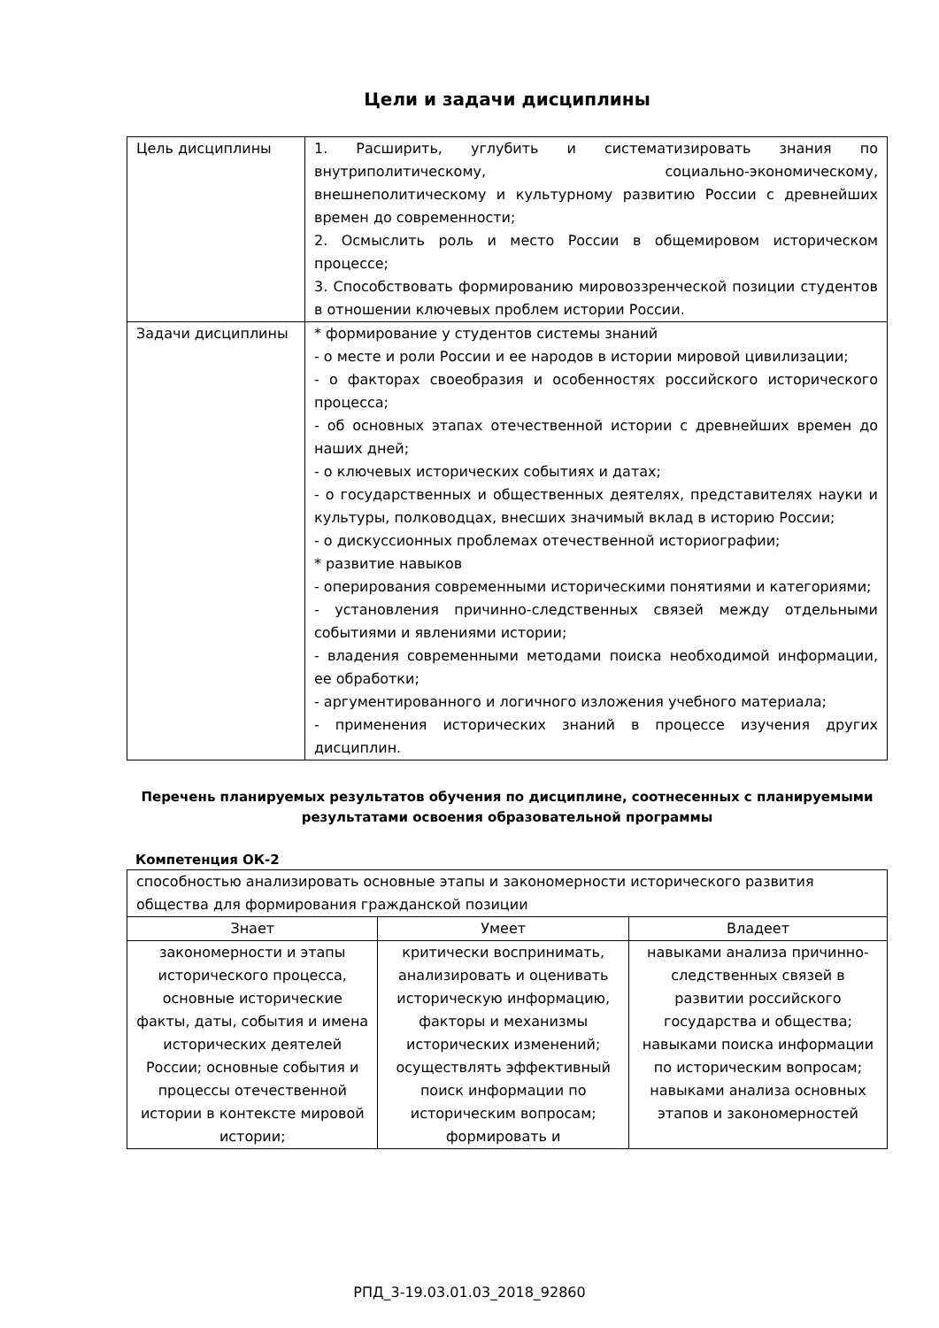Цели и задачи дисциплины
| Цель дисциплины | 1. Расширить, углубить и систематизировать знания по внутриполитическому, социально-экономическому, внешнеполитическому и культурному развитию России с древнейших времен до современности; 2. Осмыслить роль и место России в общемировом историческом процессе; 3. Способствовать формированию мировоззренческой позиции студентов в отношении ключевых проблем истории России. |
| Задачи дисциплины | * формирование у студентов системы знаний - о месте и роли России и ее народов в истории мировой цивилизации; - о факторах своеобразия и особенностях российского исторического процесса; - об основных этапах отечественной истории с древнейших времен до наших дней; - о ключевых исторических событиях и датах; - о государственных и общественных деятелях, представителях науки и культуры, полководцах, внесших значимый вклад в историю России; - о дискуссионных проблемах отечественной историографии; * развитие навыков - оперирования современными историческими понятиями и категориями; - установления причинно-следственных связей между отдельными событиями и явлениями истории; - владения современными методами поиска необходимой информации, ее обработки; - аргументированного и логичного изложения учебного материала; - применения исторических знаний в процессе изучения других дисциплин. |
Перечень планируемых результатов обучения по дисциплине, соотнесенных с планируемыми результатами освоения образовательной программы
Компетенция ОК-2
| способностью анализировать основные этапы и закономерности исторического развития общества для формирования гражданской позиции | | |
| Знает | Умеет | Владеет |
| закономерности и этапы исторического процесса, основные исторические факты, даты, события и имена исторических деятелей России; основные события и процессы отечественной истории в контексте мировой истории; | критически воспринимать, анализировать и оценивать историческую информацию, факторы и механизмы исторических изменений; осуществлять эффективный поиск информации по историческим вопросам; формировать и | навыками анализа причинно-следственных связей в развитии российского государства и общества; навыками поиска информации по историческим вопросам; навыками анализа основных этапов и закономерностей |
РПД_3-19.03.01.03_2018_92860